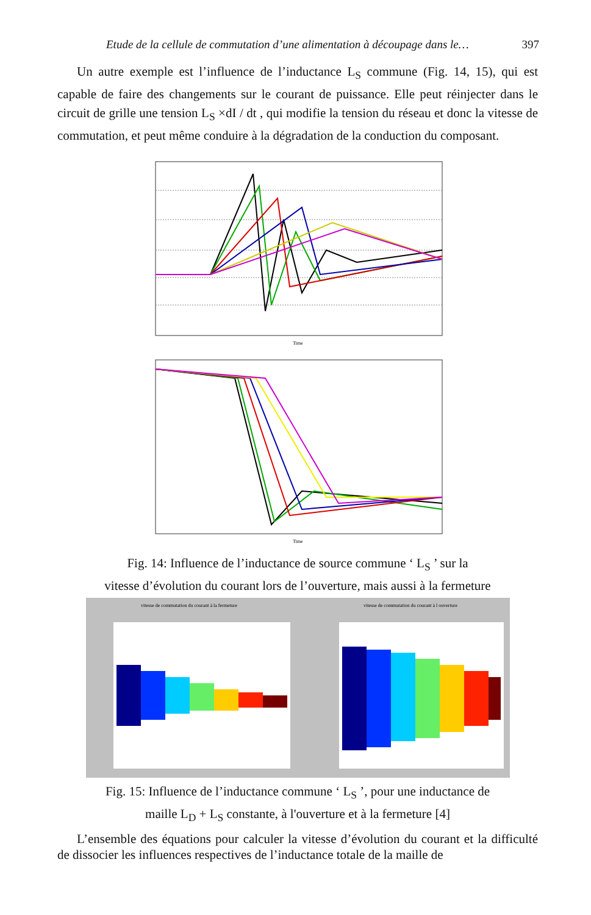Etude de la cellule de commutation d’une alimentation à découpage dans le… 397
Un autre exemple est l’influence de l’inductance L<sub>S</sub> commune (Fig. 14, 15), qui est capable de faire des changements sur le courant de puissance. Elle peut réinjecter dans le circuit de grille une tension L<sub>S</sub> ×dI / dt , qui modifie la tension du réseau et donc la vitesse de commutation, et peut même conduire à la dégradation de la conduction du composant.
Time
Time
Fig. 14: Influence de l’inductance de source commune ‘ L<sub>S</sub> ’ sur la
vitesse d’évolution du courant lors de l’ouverture, mais aussi à la fermeture
vitesse de commutation du courant à la fermeture
vitesse de commutation du courant à l ouverture
Fig. 15: Influence de l’inductance commune ‘ L<sub>S</sub> ’, pour une inductance de
maille L<sub>D</sub> + L<sub>S</sub> constante, à l'ouverture et à la fermeture [4]
L’ensemble des équations pour calculer la vitesse d’évolution du courant et la difficulté de dissocier les influences respectives de l’inductance totale de la maille de